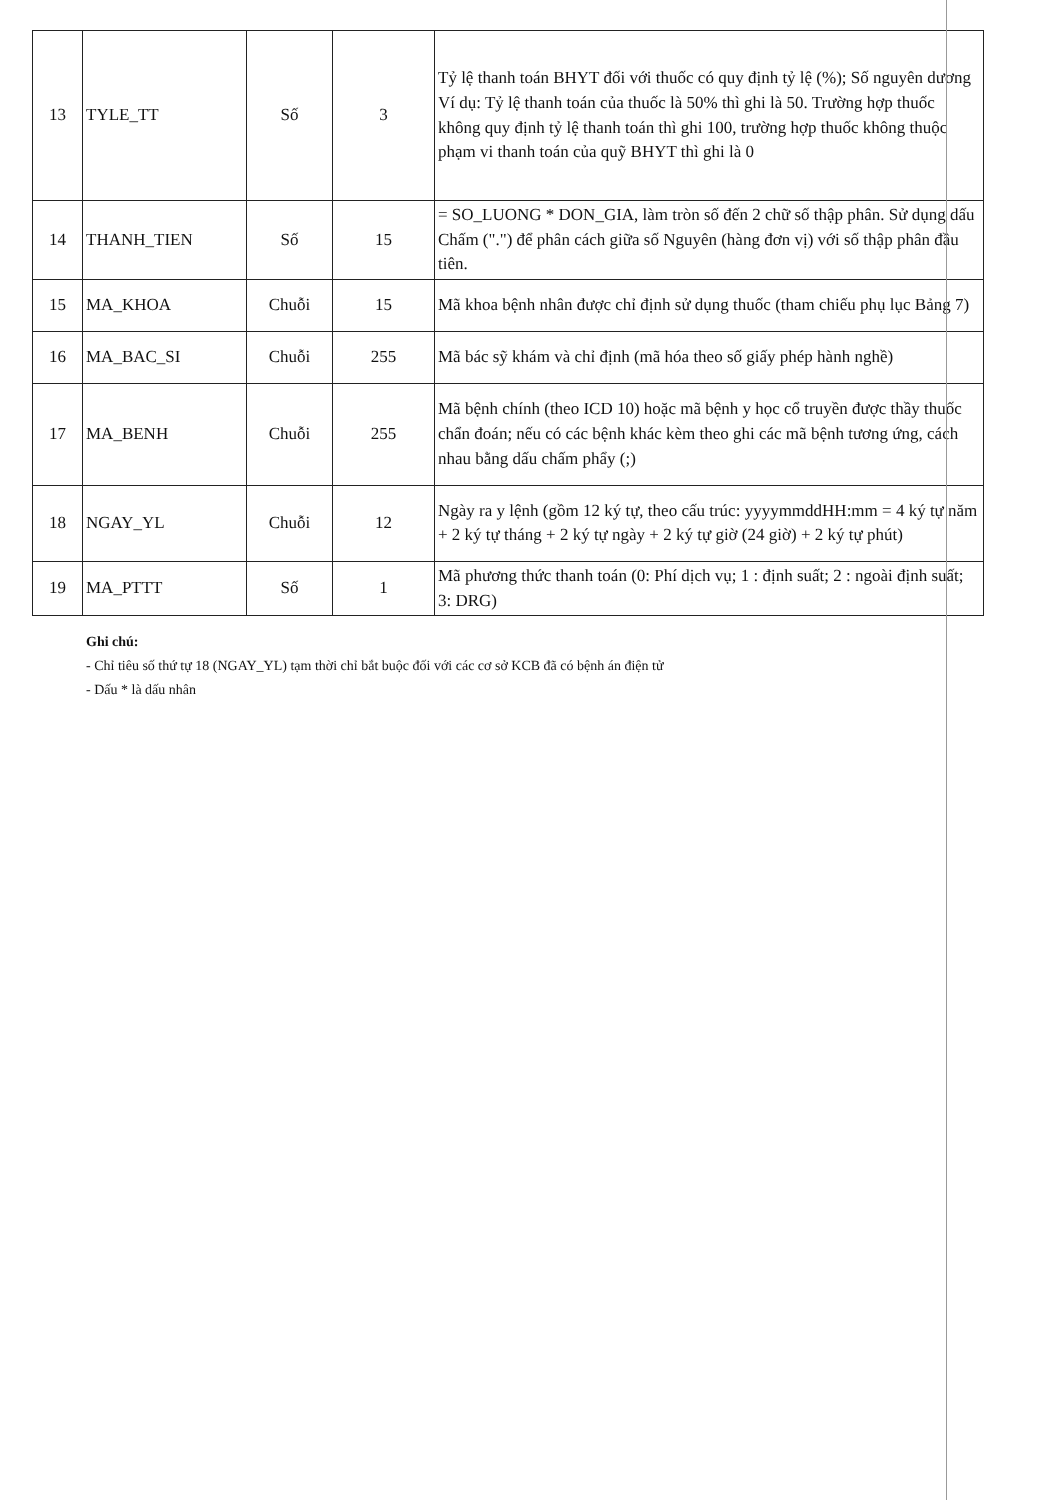| 13 | TYLE_TT | Số | 3 | Tỷ lệ thanh toán BHYT đối với thuốc có quy định tỷ lệ (%); Số nguyên dương Ví dụ: Tỷ lệ thanh toán của thuốc là 50% thì ghi là 50. Trường hợp thuốc không quy định tỷ lệ thanh toán thì ghi 100, trường hợp thuốc không thuộc phạm vi thanh toán của quỹ BHYT thì ghi là 0 |
| 14 | THANH_TIEN | Số | 15 | = SO_LUONG * DON_GIA, làm tròn số đến 2 chữ số thập phân. Sử dụng dấu Chấm (".") để phân cách giữa số Nguyên (hàng đơn vị) với số thập phân đầu tiên. |
| 15 | MA_KHOA | Chuỗi | 15 | Mã khoa bệnh nhân được chỉ định sử dụng thuốc (tham chiếu phụ lục Bảng 7) |
| 16 | MA_BAC_SI | Chuỗi | 255 | Mã bác sỹ khám và chỉ định (mã hóa theo số giấy phép hành nghề) |
| 17 | MA_BENH | Chuỗi | 255 | Mã bệnh chính (theo ICD 10) hoặc mã bệnh y học cổ truyền được thầy thuốc chẩn đoán; nếu có các bệnh khác kèm theo ghi các mã bệnh tương ứng, cách nhau bằng dấu chấm phẩy (;) |
| 18 | NGAY_YL | Chuỗi | 12 | Ngày ra y lệnh (gồm 12 ký tự, theo cấu trúc: yyyymmddHH:mm = 4 ký tự năm + 2 ký tự tháng + 2 ký tự ngày + 2 ký tự giờ (24 giờ) + 2 ký tự phút) |
| 19 | MA_PTTT | Số | 1 | Mã phương thức thanh toán (0: Phí dịch vụ; 1 : định suất; 2 : ngoài định suất; 3: DRG) |
Ghi chú:
- Chỉ tiêu số thứ tự 18 (NGAY_YL) tạm thời chỉ bắt buộc đối với các cơ sở KCB đã có bệnh án điện tử
- Dấu * là dấu nhân